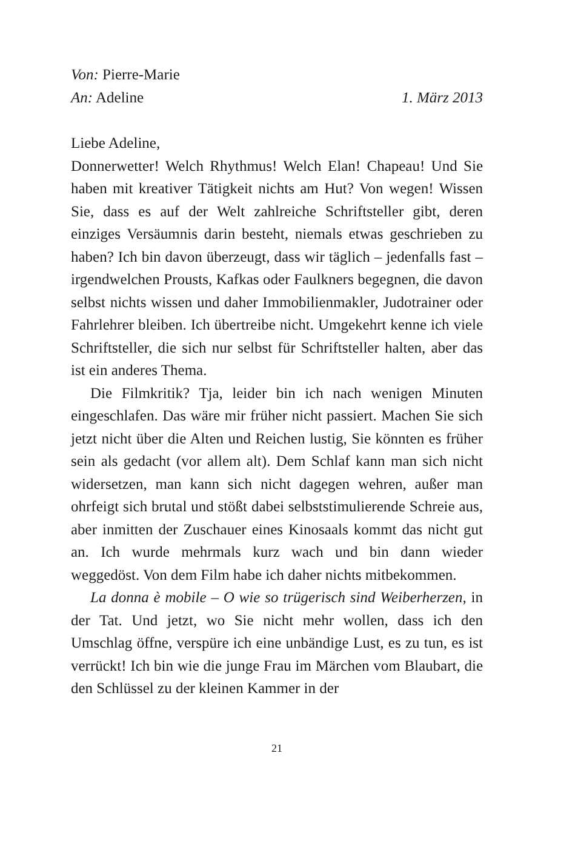Von: Pierre-Marie
An: Adeline 1. März 2013
Liebe Adeline,
Donnerwetter! Welch Rhythmus! Welch Elan! Chapeau! Und Sie haben mit kreativer Tätigkeit nichts am Hut? Von wegen! Wissen Sie, dass es auf der Welt zahlreiche Schriftsteller gibt, deren einziges Versäumnis darin besteht, niemals etwas geschrieben zu haben? Ich bin davon überzeugt, dass wir täglich – jedenfalls fast – irgendwelchen Prousts, Kafkas oder Faulkners begegnen, die davon selbst nichts wissen und daher Immobilienmakler, Judotrainer oder Fahrlehrer bleiben. Ich übertreibe nicht. Umgekehrt kenne ich viele Schriftsteller, die sich nur selbst für Schriftsteller halten, aber das ist ein anderes Thema.
Die Filmkritik? Tja, leider bin ich nach wenigen Minuten eingeschlafen. Das wäre mir früher nicht passiert. Machen Sie sich jetzt nicht über die Alten und Reichen lustig, Sie könnten es früher sein als gedacht (vor allem alt). Dem Schlaf kann man sich nicht widersetzen, man kann sich nicht dagegen wehren, außer man ohrfeigt sich brutal und stößt dabei selbststimulierende Schreie aus, aber inmitten der Zuschauer eines Kinosaals kommt das nicht gut an. Ich wurde mehrmals kurz wach und bin dann wieder weggedöst. Von dem Film habe ich daher nichts mitbekommen.
La donna è mobile – O wie so trügerisch sind Weiberherzen, in der Tat. Und jetzt, wo Sie nicht mehr wollen, dass ich den Umschlag öffne, verspüre ich eine unbändige Lust, es zu tun, es ist verrückt! Ich bin wie die junge Frau im Märchen vom Blaubart, die den Schlüssel zu der kleinen Kammer in der
21